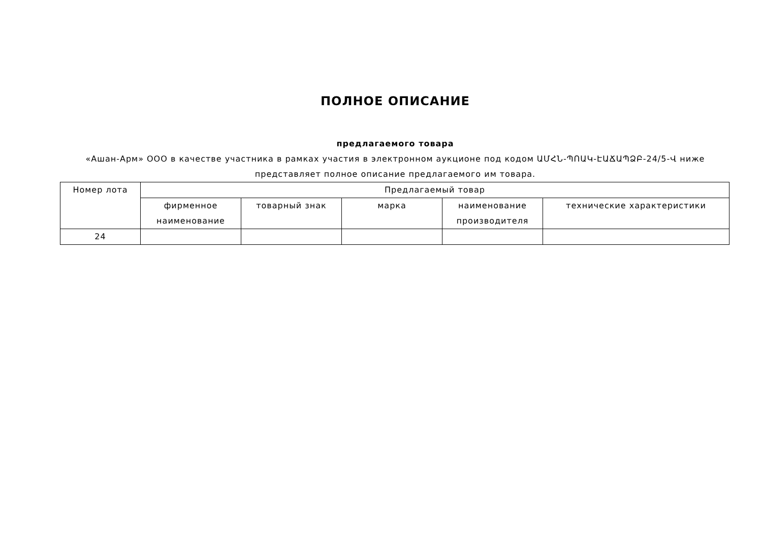ПОЛНОЕ ОПИСАНИЕ
предлагаемого товара
«Ашан-Арм» ООО в качестве участника в рамках участия в электронном аукционе под кодом ԱՄՀՆ-ՊՈԱԿ-ԷԱՃԱՊՁԲ-24/5-Վ ниже представляет полное описание предлагаемого им товара.
| Номер лота | Предлагаемый товар | | | | |
| --- | --- | --- | --- | --- | --- |
| | фирменное наименование | товарный знак | марка | наименование производителя | технические характеристики |
| 24 | | | | | |